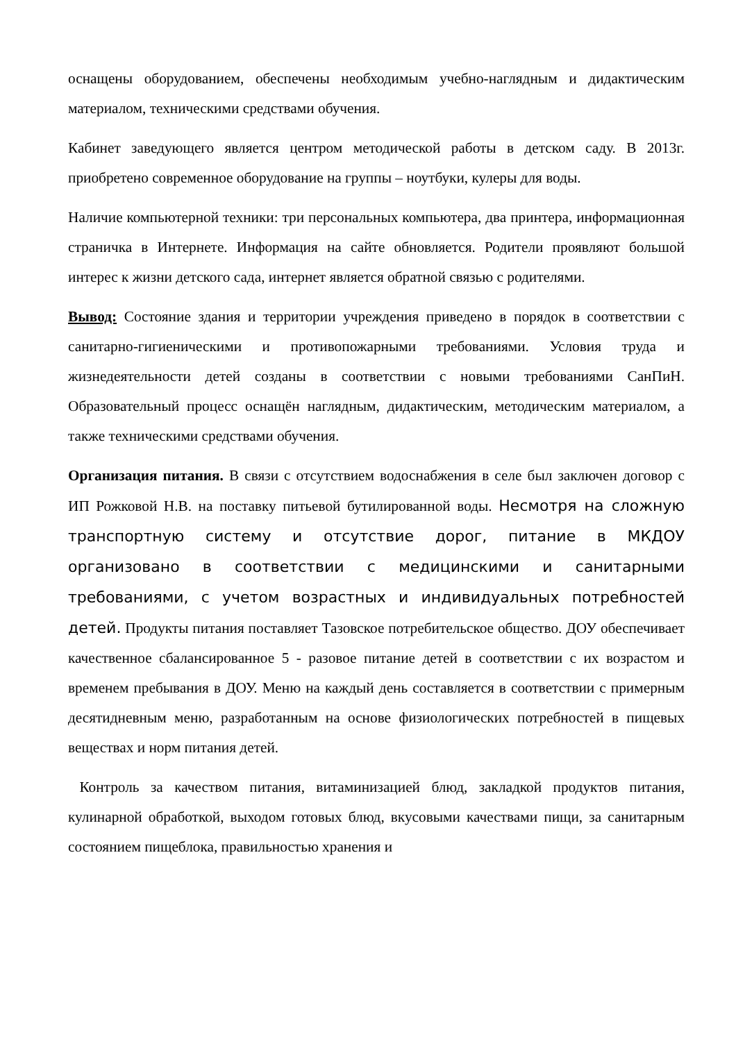оснащены оборудованием, обеспечены необходимым учебно-наглядным и дидактическим материалом, техническими средствами обучения.
Кабинет заведующего является центром методической работы в детском саду. В 2013г. приобретено современное оборудование на группы – ноутбуки, кулеры для воды.
Наличие компьютерной техники: три персональных компьютера, два принтера, информационная страничка в Интернете. Информация на сайте обновляется. Родители проявляют большой интерес к жизни детского сада, интернет является обратной связью с родителями.
Вывод: Состояние здания и территории учреждения приведено в порядок в соответствии с санитарно-гигиеническими и противопожарными требованиями. Условия труда и жизнедеятельности детей созданы в соответствии с новыми требованиями СанПиН. Образовательный процесс оснащён наглядным, дидактическим, методическим материалом, а также техническими средствами обучения.
Организация питания. В связи с отсутствием водоснабжения в селе был заключен договор с ИП Рожковой Н.В. на поставку питьевой бутилированной воды. Несмотря на сложную транспортную систему и отсутствие дорог, питание в МКДОУ организовано в соответствии с медицинскими и санитарными требованиями, с учетом возрастных и индивидуальных потребностей детей. Продукты питания поставляет Тазовское потребительское общество. ДОУ обеспечивает качественное сбалансированное 5 - разовое питание детей в соответствии с их возрастом и временем пребывания в ДОУ. Меню на каждый день составляется в соответствии с примерным десятидневным меню, разработанным на основе физиологических потребностей в пищевых веществах и норм питания детей.
Контроль за качеством питания, витаминизацией блюд, закладкой продуктов питания, кулинарной обработкой, выходом готовых блюд, вкусовыми качествами пищи, за санитарным состоянием пищеблока, правильностью хранения и